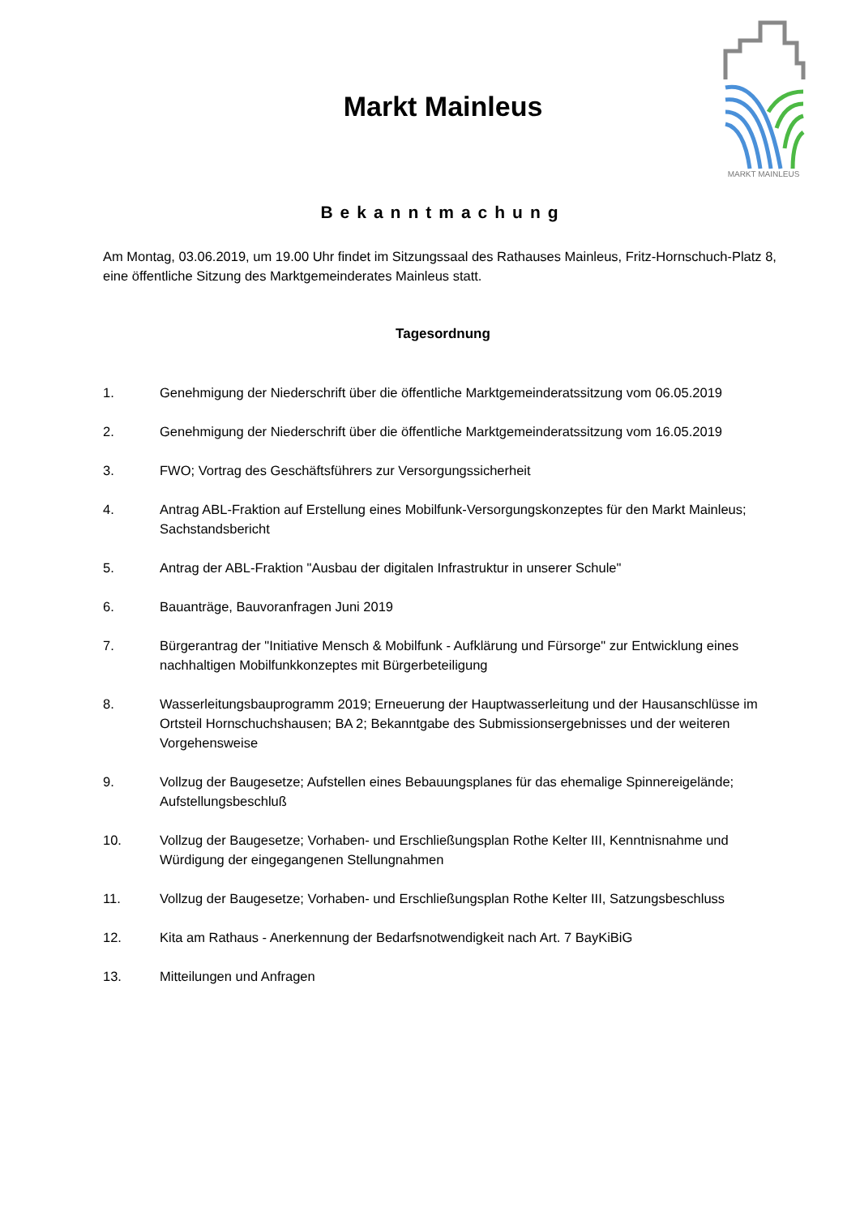MARKT MAINLEUS
Markt Mainleus
Bekanntmachung
Am Montag, 03.06.2019, um 19.00 Uhr findet im Sitzungssaal des Rathauses Mainleus, Fritz-Hornschuch-Platz 8, eine öffentliche Sitzung des Marktgemeinderates Mainleus statt.
Tagesordnung
1. Genehmigung der Niederschrift über die öffentliche Marktgemeinderatssitzung vom 06.05.2019
2. Genehmigung der Niederschrift über die öffentliche Marktgemeinderatssitzung vom 16.05.2019
3. FWO; Vortrag des Geschäftsführers zur Versorgungssicherheit
4. Antrag ABL-Fraktion auf Erstellung eines Mobilfunk-Versorgungskonzeptes für den Markt Mainleus; Sachstandsbericht
5. Antrag der ABL-Fraktion "Ausbau der digitalen Infrastruktur in unserer Schule"
6. Bauanträge, Bauvoranfragen Juni 2019
7. Bürgerantrag der "Initiative Mensch & Mobilfunk - Aufklärung und Fürsorge" zur Entwicklung eines nachhaltigen Mobilfunkkonzeptes mit Bürgerbeteiligung
8. Wasserleitungsbauprogramm 2019; Erneuerung der Hauptwasserleitung und der Hausanschlüsse im Ortsteil Hornschuchshausen; BA 2; Bekanntgabe des Submissionsergebnisses und der weiteren Vorgehensweise
9. Vollzug der Baugesetze; Aufstellen eines Bebauungsplanes für das ehemalige Spinnereigelände; Aufstellungsbeschluß
10. Vollzug der Baugesetze; Vorhaben- und Erschließungsplan Rothe Kelter III, Kenntnisnahme und Würdigung der eingegangenen Stellungnahmen
11. Vollzug der Baugesetze; Vorhaben- und Erschließungsplan Rothe Kelter III, Satzungsbeschluss
12. Kita am Rathaus - Anerkennung der Bedarfsnotwendigkeit nach Art. 7 BayKiBiG
13. Mitteilungen und Anfragen